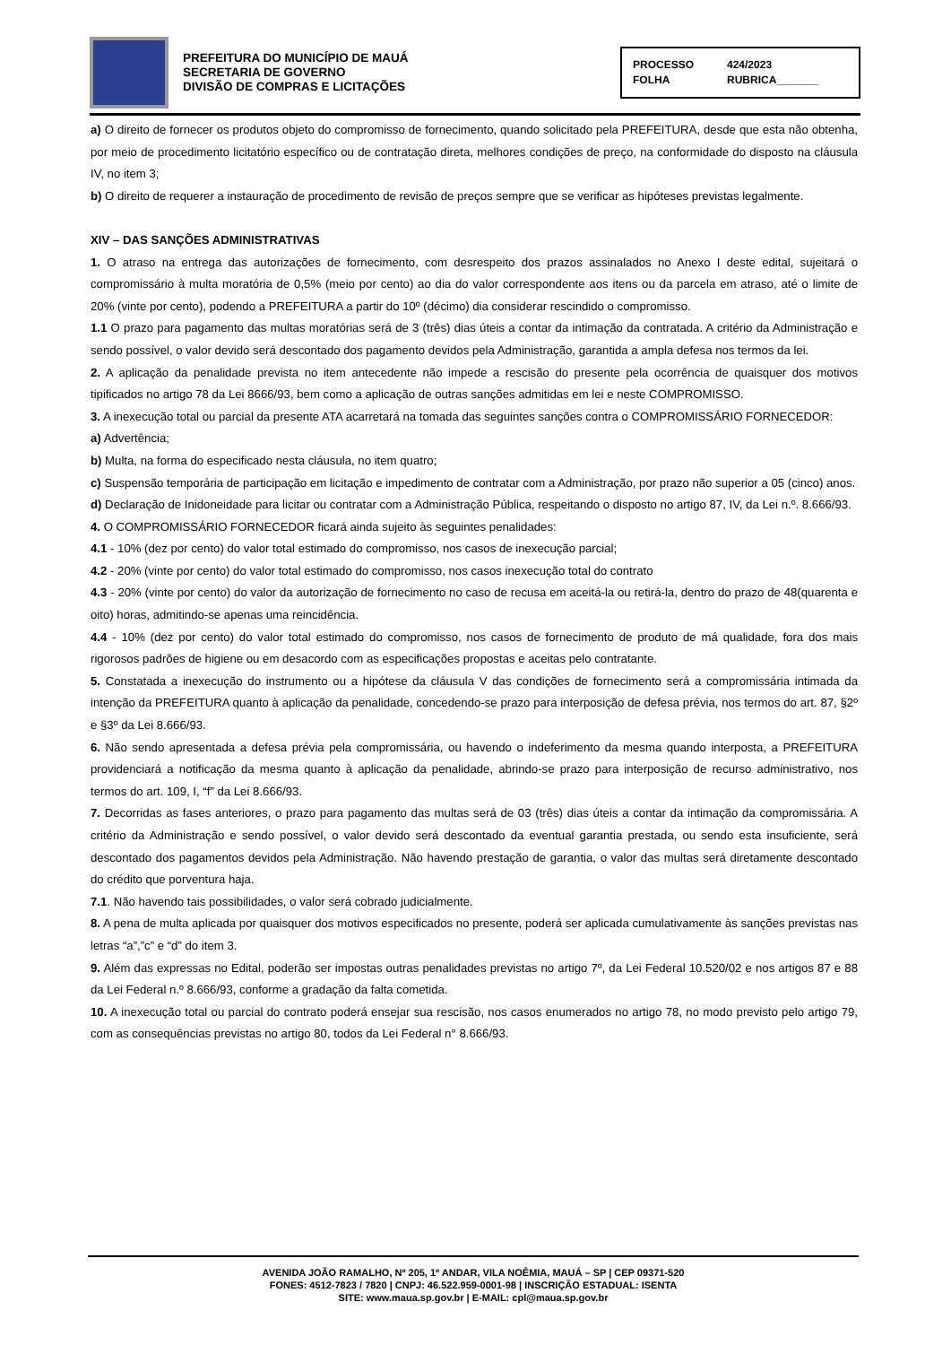PREFEITURA DO MUNICÍPIO DE MAUÁ
SECRETARIA DE GOVERNO
DIVISÃO DE COMPRAS E LICITAÇÕES
PROCESSO 424/2023
FOLHA RUBRICA_______
a) O direito de fornecer os produtos objeto do compromisso de fornecimento, quando solicitado pela PREFEITURA, desde que esta não obtenha, por meio de procedimento licitatório específico ou de contratação direta, melhores condições de preço, na conformidade do disposto na cláusula IV, no item 3;
b) O direito de requerer a instauração de procedimento de revisão de preços sempre que se verificar as hipóteses previstas legalmente.
XIV – DAS SANÇÕES ADMINISTRATIVAS
1. O atraso na entrega das autorizações de fornecimento, com desrespeito dos prazos assinalados no Anexo I deste edital, sujeitará o compromissário à multa moratória de 0,5% (meio por cento) ao dia do valor correspondente aos itens ou da parcela em atraso, até o limite de 20% (vinte por cento), podendo a PREFEITURA a partir do 10º (décimo) dia considerar rescindido o compromisso.
1.1 O prazo para pagamento das multas moratórias será de 3 (três) dias úteis a contar da intimação da contratada. A critério da Administração e sendo possível, o valor devido será descontado dos pagamento devidos pela Administração, garantida a ampla defesa nos termos da lei.
2. A aplicação da penalidade prevista no item antecedente não impede a rescisão do presente pela ocorrência de quaisquer dos motivos tipificados no artigo 78 da Lei 8666/93, bem como a aplicação de outras sanções admitidas em lei e neste COMPROMISSO.
3. A inexecução total ou parcial da presente ATA acarretará na tomada das seguintes sanções contra o COMPROMISSÁRIO FORNECEDOR:
a) Advertência;
b) Multa, na forma do especificado nesta cláusula, no item quatro;
c) Suspensão temporária de participação em licitação e impedimento de contratar com a Administração, por prazo não superior a 05 (cinco) anos.
d) Declaração de Inidoneidade para licitar ou contratar com a Administração Pública, respeitando o disposto no artigo 87, IV, da Lei n.º. 8.666/93.
4. O COMPROMISSÁRIO FORNECEDOR ficará ainda sujeito às seguintes penalidades:
4.1 - 10% (dez por cento) do valor total estimado do compromisso, nos casos de inexecução parcial;
4.2 - 20% (vinte por cento) do valor total estimado do compromisso, nos casos inexecução total do contrato
4.3 - 20% (vinte por cento) do valor da autorização de fornecimento no caso de recusa em aceitá-la ou retirá-la, dentro do prazo de 48(quarenta e oito) horas, admitindo-se apenas uma reincidência.
4.4 - 10% (dez por cento) do valor total estimado do compromisso, nos casos de fornecimento de produto de má qualidade, fora dos mais rigorosos padrões de higiene ou em desacordo com as especificações propostas e aceitas pelo contratante.
5. Constatada a inexecução do instrumento ou a hipótese da cláusula V das condições de fornecimento será a compromissária intimada da intenção da PREFEITURA quanto à aplicação da penalidade, concedendo-se prazo para interposição de defesa prévia, nos termos do art. 87, §2º e §3º da Lei 8.666/93.
6. Não sendo apresentada a defesa prévia pela compromissária, ou havendo o indeferimento da mesma quando interposta, a PREFEITURA providenciará a notificação da mesma quanto à aplicação da penalidade, abrindo-se prazo para interposição de recurso administrativo, nos termos do art. 109, I, “f” da Lei 8.666/93.
7. Decorridas as fases anteriores, o prazo para pagamento das multas será de 03 (três) dias úteis a contar da intimação da compromissária. A critério da Administração e sendo possível, o valor devido será descontado da eventual garantia prestada, ou sendo esta insuficiente, será descontado dos pagamentos devidos pela Administração. Não havendo prestação de garantia, o valor das multas será diretamente descontado do crédito que porventura haja.
7.1. Não havendo tais possibilidades, o valor será cobrado judicialmente.
8. A pena de multa aplicada por quaisquer dos motivos especificados no presente, poderá ser aplicada cumulativamente às sanções previstas nas letras “a”,”c” e “d” do item 3.
9. Além das expressas no Edital, poderão ser impostas outras penalidades previstas no artigo 7º, da Lei Federal 10.520/02 e nos artigos 87 e 88 da Lei Federal n.º 8.666/93, conforme a gradação da falta cometida.
10. A inexecução total ou parcial do contrato poderá ensejar sua rescisão, nos casos enumerados no artigo 78, no modo previsto pelo artigo 79, com as consequências previstas no artigo 80, todos da Lei Federal n° 8.666/93.
AVENIDA JOÃO RAMALHO, Nº 205, 1º ANDAR, VILA NOÊMIA, MAUÁ – SP | CEP 09371-520
FONES: 4512-7823 / 7820 | CNPJ: 46.522.959-0001-98 | INSCRIÇÃO ESTADUAL: ISENTA
SITE: www.maua.sp.gov.br | E-MAIL: cpl@maua.sp.gov.br